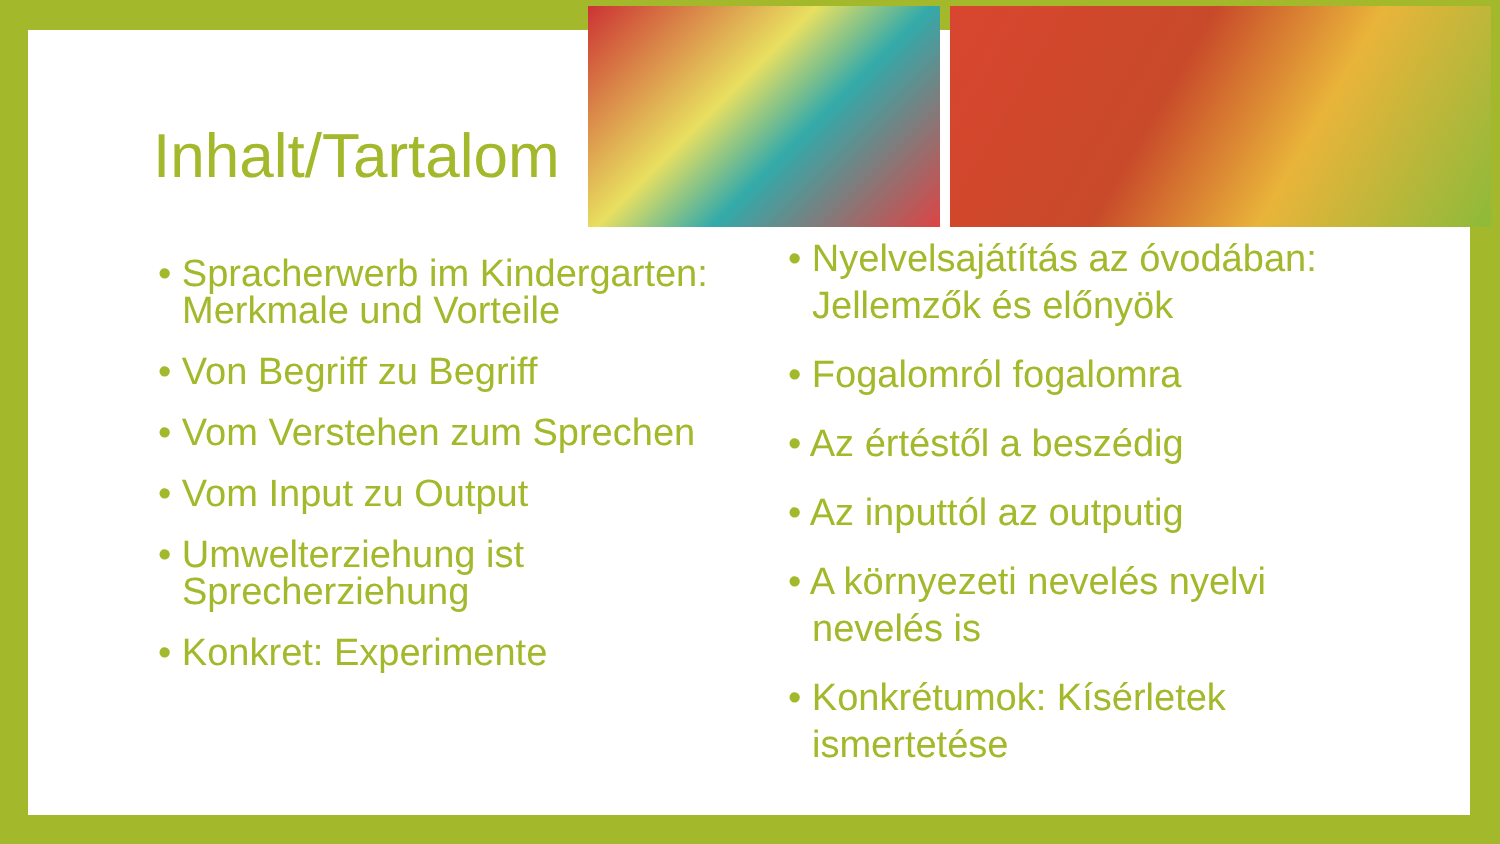Inhalt/Tartalom
• Spracherwerb im Kindergarten: Merkmale und Vorteile
• Von Begriff zu Begriff
• Vom Verstehen zum Sprechen
• Vom Input zu Output
• Umwelterziehung ist Sprecherziehung
• Konkret: Experimente
• Nyelvelsajátítás az óvodában: Jellemzők és előnyök
• Fogalomról fogalomra
• Az értéstől a beszédig
• Az inputtól az outputig
• A környezeti nevelés nyelvi nevelés is
• Konkrétumok: Kísérletek ismertetése